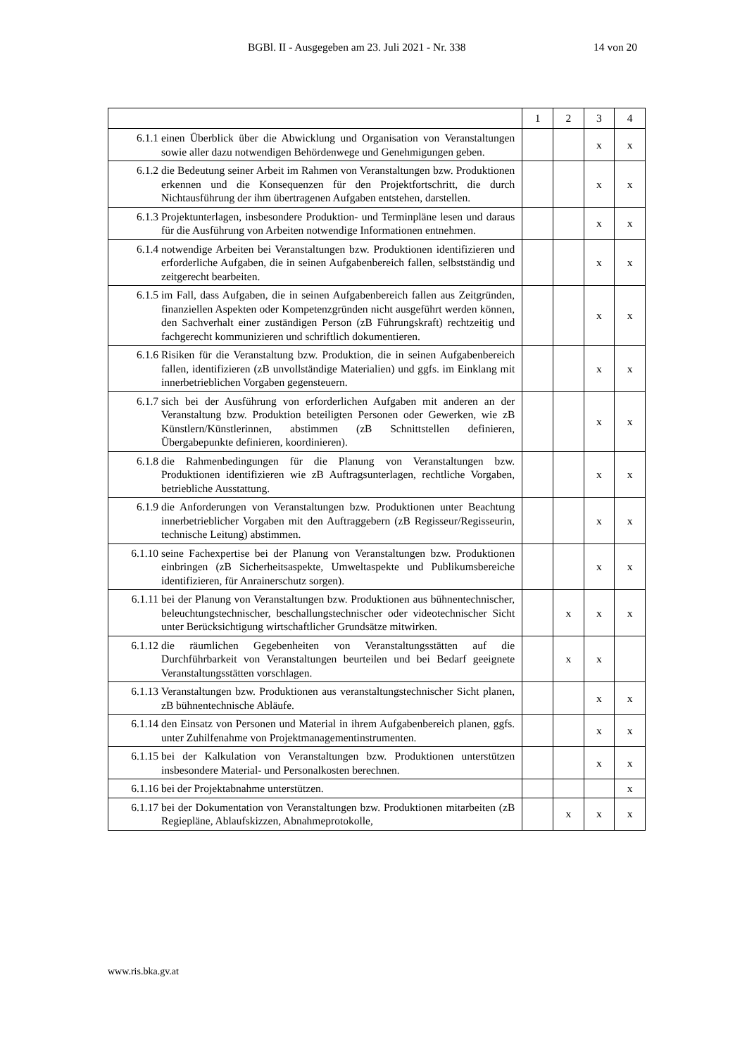BGBl. II - Ausgegeben am 23. Juli 2021 - Nr. 338 14 von 20
| | 1 | 2 | 3 | 4 |
| 6.1.1 einen Überblick über die Abwicklung und Organisation von Veranstaltungen sowie aller dazu notwendigen Behördenwege und Genehmigungen geben. | | | x | x |
| 6.1.2 die Bedeutung seiner Arbeit im Rahmen von Veranstaltungen bzw. Produktionen erkennen und die Konsequenzen für den Projektfortschritt, die durch Nichtausführung der ihm übertragenen Aufgaben entstehen, darstellen. | | | x | x |
| 6.1.3 Projektunterlagen, insbesondere Produktion- und Terminpläne lesen und daraus für die Ausführung von Arbeiten notwendige Informationen entnehmen. | | | x | x |
| 6.1.4 notwendige Arbeiten bei Veranstaltungen bzw. Produktionen identifizieren und erforderliche Aufgaben, die in seinen Aufgabenbereich fallen, selbstständig und zeitgerecht bearbeiten. | | | x | x |
| 6.1.5 im Fall, dass Aufgaben, die in seinen Aufgabenbereich fallen aus Zeitgründen, finanziellen Aspekten oder Kompetenzgründen nicht ausgeführt werden können, den Sachverhalt einer zuständigen Person (zB Führungskraft) rechtzeitig und fachgerecht kommunizieren und schriftlich dokumentieren. | | | x | x |
| 6.1.6 Risiken für die Veranstaltung bzw. Produktion, die in seinen Aufgabenbereich fallen, identifizieren (zB unvollständige Materialien) und ggfs. im Einklang mit innerbetrieblichen Vorgaben gegensteuern. | | | x | x |
| 6.1.7 sich bei der Ausführung von erforderlichen Aufgaben mit anderen an der Veranstaltung bzw. Produktion beteiligten Personen oder Gewerken, wie zB Künstlern/Künstlerinnen, abstimmen (zB Schnittstellen definieren, Übergabepunkte definieren, koordinieren). | | | x | x |
| 6.1.8 die Rahmenbedingungen für die Planung von Veranstaltungen bzw. Produktionen identifizieren wie zB Auftragsunterlagen, rechtliche Vorgaben, betriebliche Ausstattung. | | | x | x |
| 6.1.9 die Anforderungen von Veranstaltungen bzw. Produktionen unter Beachtung innerbetrieblicher Vorgaben mit den Auftraggebern (zB Regisseur/Regisseurin, technische Leitung) abstimmen. | | | x | x |
| 6.1.10 seine Fachexpertise bei der Planung von Veranstaltungen bzw. Produktionen einbringen (zB Sicherheitsaspekte, Umweltaspekte und Publikumsbereiche identifizieren, für Anrainerschutz sorgen). | | | x | x |
| 6.1.11 bei der Planung von Veranstaltungen bzw. Produktionen aus bühnentechnischer, beleuchtungstechnischer, beschallungstechnischer oder videotechnischer Sicht unter Berücksichtigung wirtschaftlicher Grundsätze mitwirken. | | x | x | x |
| 6.1.12 die räumlichen Gegebenheiten von Veranstaltungsstätten auf die Durchführbarkeit von Veranstaltungen beurteilen und bei Bedarf geeignete Veranstaltungsstätten vorschlagen. | | x | x | |
| 6.1.13 Veranstaltungen bzw. Produktionen aus veranstaltungstechnischer Sicht planen, zB bühnentechnische Abläufe. | | | x | x |
| 6.1.14 den Einsatz von Personen und Material in ihrem Aufgabenbereich planen, ggfs. unter Zuhilfenahme von Projektmanagementinstrumenten. | | | x | x |
| 6.1.15 bei der Kalkulation von Veranstaltungen bzw. Produktionen unterstützen insbesondere Material- und Personalkosten berechnen. | | | x | x |
| 6.1.16 bei der Projektabnahme unterstützen. | | | | x |
| 6.1.17 bei der Dokumentation von Veranstaltungen bzw. Produktionen mitarbeiten (zB Regiepläne, Ablaufskizzen, Abnahmeprotokolle, | | x | x | x |
www.ris.bka.gv.at